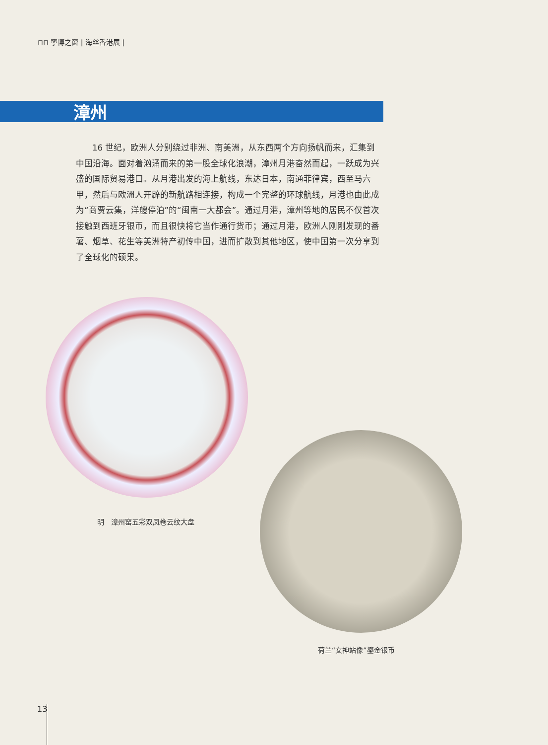⊓⊓ 寧博之窗 | 海丝香港展 |
漳州
16 世纪，欧洲人分别绕过非洲、南美洲，从东西两个方向扬帆而来，汇集到中国沿海。面对着汹涌而来的第一股全球化浪潮，漳州月港奋然而起，一跃成为兴盛的国际贸易港口。从月港出发的海上航线，东达日本，南通菲律宾，西至马六甲，然后与欧洲人开辟的新航路相连接，构成一个完整的环球航线，月港也由此成为“商贾云集，洋艘停泊”的“闽南一大都会”。通过月港，漳州等地的居民不仅首次接触到西班牙银币，而且很快将它当作通行货币；通过月港，欧洲人刚刚发现的番薯、烟草、花生等美洲特产初传中国，进而扩散到其他地区，使中国第一次分享到了全球化的硕果。
明　漳州窑五彩双凤卷云纹大盘
荷兰“女神站像”鎏金银币
13